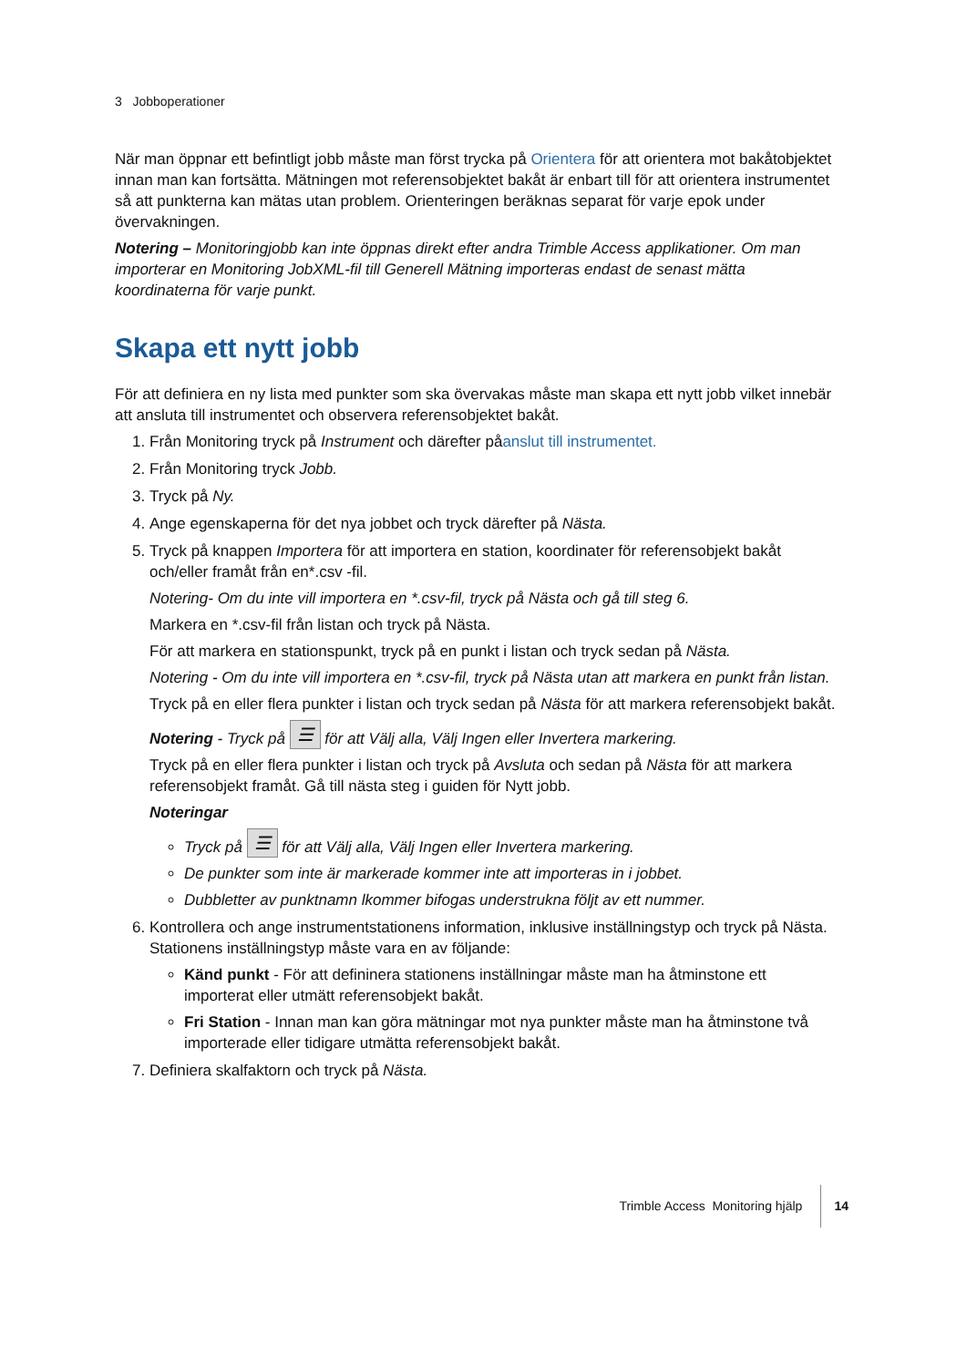3 Jobboperationer
När man öppnar ett befintligt jobb måste man först trycka på Orientera för att orientera mot bakåtobjektet innan man kan fortsätta. Mätningen mot referensobjektet bakåt är enbart till för att orientera instrumentet så att punkterna kan mätas utan problem. Orienteringen beräknas separat för varje epok under övervakningen.
Notering – Monitoringjobb kan inte öppnas direkt efter andra Trimble Access applikationer. Om man importerar en Monitoring JobXML-fil till Generell Mätning importeras endast de senast mätta koordinaterna för varje punkt.
Skapa ett nytt jobb
För att definiera en ny lista med punkter som ska övervakas måste man skapa ett nytt jobb vilket innebär att ansluta till instrumentet och observera referensobjektet bakåt.
1. Från Monitoring tryck på Instrument och därefter påanslut till instrumentet.
2. Från Monitoring tryck Jobb.
3. Tryck på Ny.
4. Ange egenskaperna för det nya jobbet och tryck därefter på Nästa.
5. Tryck på knappen Importera för att importera en station, koordinater för referensobjekt bakåt och/eller framåt från en*.csv -fil.
Notering- Om du inte vill importera en *.csv-fil, tryck på Nästa och gå till steg 6.
Markera en *.csv-fil från listan och tryck på Nästa.
För att markera en stationspunkt, tryck på en punkt i listan och tryck sedan på Nästa.
Notering - Om du inte vill importera en *.csv-fil, tryck på Nästa utan att markera en punkt från listan.
Tryck på en eller flera punkter i listan och tryck sedan på Nästa för att markera referensobjekt bakåt.
Notering - Tryck på ☰ för att Välj alla, Välj Ingen eller Invertera markering.
Tryck på en eller flera punkter i listan och tryck på Avsluta och sedan på Nästa för att markera referensobjekt framåt. Gå till nästa steg i guiden för Nytt jobb.
Noteringar
Tryck på ☰ för att Välj alla, Välj Ingen eller Invertera markering.
De punkter som inte är markerade kommer inte att importeras in i jobbet.
Dubbletter av punktnamn lkommer bifogas understrukna följt av ett nummer.
6. Kontrollera och ange instrumentstationens information, inklusive inställningstyp och tryck på Nästa. Stationens inställningstyp måste vara en av följande:
Känd punkt - För att defininera stationens inställningar måste man ha åtminstone ett importerat eller utmätt referensobjekt bakåt.
Fri Station - Innan man kan göra mätningar mot nya punkter måste man ha åtminstone två importerade eller tidigare utmätta referensobjekt bakåt.
7. Definiera skalfaktorn och tryck på Nästa.
Trimble Access Monitoring hjälp 14